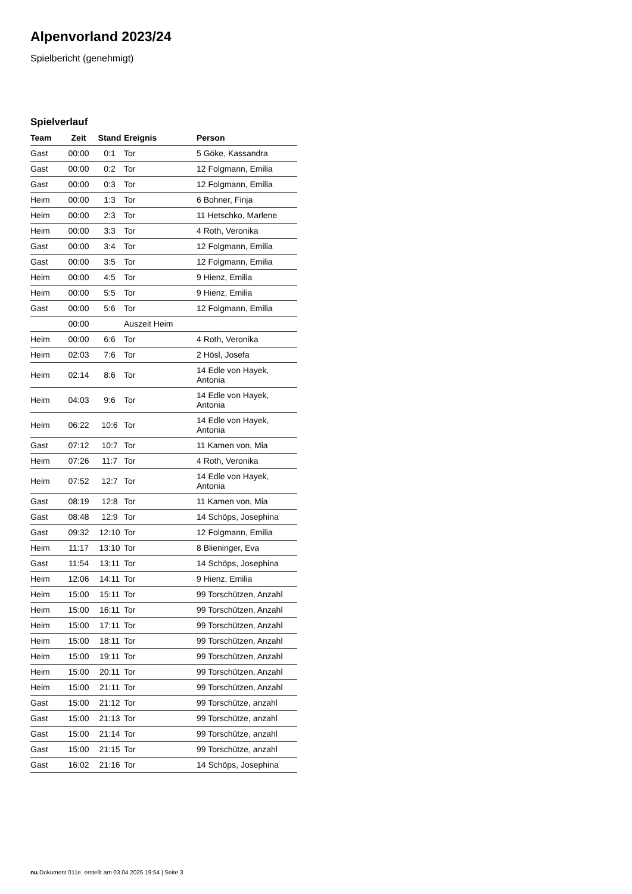Alpenvorland 2023/24
Spielbericht (genehmigt)
Spielverlauf
| Team | Zeit | Stand | Ereignis | Person |
| --- | --- | --- | --- | --- |
| Gast | 00:00 | 0:1 | Tor | 5 Göke, Kassandra |
| Gast | 00:00 | 0:2 | Tor | 12 Folgmann, Emilia |
| Gast | 00:00 | 0:3 | Tor | 12 Folgmann, Emilia |
| Heim | 00:00 | 1:3 | Tor | 6 Bohner, Finja |
| Heim | 00:00 | 2:3 | Tor | 11 Hetschko, Marlene |
| Heim | 00:00 | 3:3 | Tor | 4 Roth, Veronika |
| Gast | 00:00 | 3:4 | Tor | 12 Folgmann, Emilia |
| Gast | 00:00 | 3:5 | Tor | 12 Folgmann, Emilia |
| Heim | 00:00 | 4:5 | Tor | 9 Hienz, Emilia |
| Heim | 00:00 | 5:5 | Tor | 9 Hienz, Emilia |
| Gast | 00:00 | 5:6 | Tor | 12 Folgmann, Emilia |
| | 00:00 | | Auszeit Heim | |
| Heim | 00:00 | 6:6 | Tor | 4 Roth, Veronika |
| Heim | 02:03 | 7:6 | Tor | 2 Hösl, Josefa |
| Heim | 02:14 | 8:6 | Tor | 14 Edle von Hayek, Antonia |
| Heim | 04:03 | 9:6 | Tor | 14 Edle von Hayek, Antonia |
| Heim | 06:22 | 10:6 | Tor | 14 Edle von Hayek, Antonia |
| Gast | 07:12 | 10:7 | Tor | 11 Kamen von, Mia |
| Heim | 07:26 | 11:7 | Tor | 4 Roth, Veronika |
| Heim | 07:52 | 12:7 | Tor | 14 Edle von Hayek, Antonia |
| Gast | 08:19 | 12:8 | Tor | 11 Kamen von, Mia |
| Gast | 08:48 | 12:9 | Tor | 14 Schöps, Josephina |
| Gast | 09:32 | 12:10 | Tor | 12 Folgmann, Emilia |
| Heim | 11:17 | 13:10 | Tor | 8 Blieninger, Eva |
| Gast | 11:54 | 13:11 | Tor | 14 Schöps, Josephina |
| Heim | 12:06 | 14:11 | Tor | 9 Hienz, Emilia |
| Heim | 15:00 | 15:11 | Tor | 99 Torschützen, Anzahl |
| Heim | 15:00 | 16:11 | Tor | 99 Torschützen, Anzahl |
| Heim | 15:00 | 17:11 | Tor | 99 Torschützen, Anzahl |
| Heim | 15:00 | 18:11 | Tor | 99 Torschützen, Anzahl |
| Heim | 15:00 | 19:11 | Tor | 99 Torschützen, Anzahl |
| Heim | 15:00 | 20:11 | Tor | 99 Torschützen, Anzahl |
| Heim | 15:00 | 21:11 | Tor | 99 Torschützen, Anzahl |
| Gast | 15:00 | 21:12 | Tor | 99 Torschütze, anzahl |
| Gast | 15:00 | 21:13 | Tor | 99 Torschütze, anzahl |
| Gast | 15:00 | 21:14 | Tor | 99 Torschütze, anzahl |
| Gast | 15:00 | 21:15 | Tor | 99 Torschütze, anzahl |
| Gast | 16:02 | 21:16 | Tor | 14 Schöps, Josephina |
nu.Dokument 011e, erstellt am 03.04.2025 19:54 | Seite 3